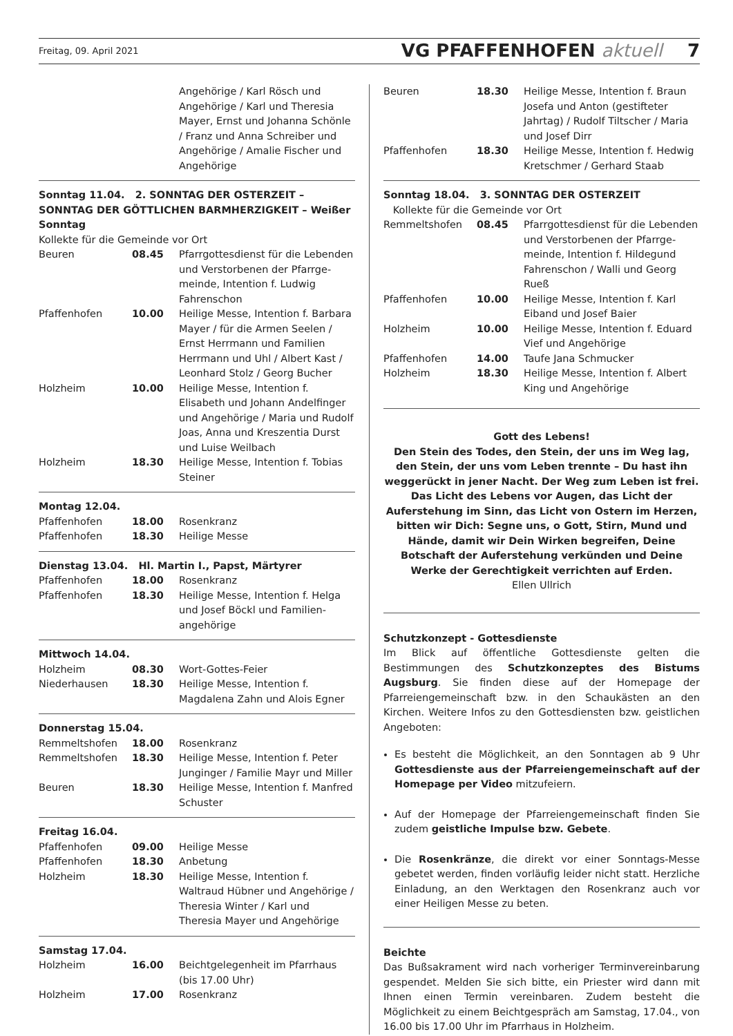Freitag, 09. April 2021 VG PFAFFENHOFEN aktuell 7
| | | Angehörige / Karl Rösch und Angehörige / Karl und Theresia Mayer, Ernst und Johanna Schönle / Franz und Anna Schreiber und Angehörige / Amalie Fischer und Angehörige |
Sonntag 11.04. 2. SONNTAG DER OSTERZEIT – SONNTAG DER GÖTTLICHEN BARMHERZIGKEIT – Weißer Sonntag
Kollekte für die Gemeinde vor Ort
| Beuren | 08.45 | Pfarrgottesdienst für die Lebenden und Verstorbenen der Pfarrge-meinde, Intention f. Ludwig Fahrenschon |
| Pfaffenhofen | 10.00 | Heilige Messe, Intention f. Barbara Mayer / für die Armen Seelen / Ernst Herrmann und Familien Herrmann und Uhl / Albert Kast / Leonhard Stolz / Georg Bucher |
| Holzheim | 10.00 | Heilige Messe, Intention f. Elisabeth und Johann Andelfinger und Angehörige / Maria und Rudolf Joas, Anna und Kreszentia Durst und Luise Weilbach |
| Holzheim | 18.30 | Heilige Messe, Intention f. Tobias Steiner |
Montag 12.04.
| Pfaffenhofen | 18.00 | Rosenkranz |
| Pfaffenhofen | 18.30 | Heilige Messe |
Dienstag 13.04. Hl. Martin I., Papst, Märtyrer
| Pfaffenhofen | 18.00 | Rosenkranz |
| Pfaffenhofen | 18.30 | Heilige Messe, Intention f. Helga und Josef Böckl und Familien-angehörige |
Mittwoch 14.04.
| Holzheim | 08.30 | Wort-Gottes-Feier |
| Niederhausen | 18.30 | Heilige Messe, Intention f. Magdalena Zahn und Alois Egner |
Donnerstag 15.04.
| Remmeltshofen | 18.00 | Rosenkranz |
| Remmeltshofen | 18.30 | Heilige Messe, Intention f. Peter Junginger / Familie Mayr und Miller |
| Beuren | 18.30 | Heilige Messe, Intention f. Manfred Schuster |
Freitag 16.04.
| Pfaffenhofen | 09.00 | Heilige Messe |
| Pfaffenhofen | 18.30 | Anbetung |
| Holzheim | 18.30 | Heilige Messe, Intention f. Waltraud Hübner und Angehörige / Theresia Winter / Karl und Theresia Mayer und Angehörige |
Samstag 17.04.
| Holzheim | 16.00 | Beichtgelegenheit im Pfarrhaus (bis 17.00 Uhr) |
| Holzheim | 17.00 | Rosenkranz |
| Beuren | 18.30 | Heilige Messe, Intention f. Braun Josefa und Anton (gestifteter Jahrtag) / Rudolf Tiltscher / Maria und Josef Dirr |
| Pfaffenhofen | 18.30 | Heilige Messe, Intention f. Hedwig Kretschmer / Gerhard Staab |
Sonntag 18.04. 3. SONNTAG DER OSTERZEIT
Kollekte für die Gemeinde vor Ort
| Remmeltshofen | 08.45 | Pfarrgottesdienst für die Lebenden und Verstorbenen der Pfarrge-meinde, Intention f. Hildegund Fahrenschon / Walli und Georg Rueß |
| Pfaffenhofen | 10.00 | Heilige Messe, Intention f. Karl Eiband und Josef Baier |
| Holzheim | 10.00 | Heilige Messe, Intention f. Eduard Vief und Angehörige |
| Pfaffenhofen | 14.00 | Taufe Jana Schmucker |
| Holzheim | 18.30 | Heilige Messe, Intention f. Albert King und Angehörige |
Gott des Lebens!
Den Stein des Todes, den Stein, der uns im Weg lag, den Stein, der uns vom Leben trennte – Du hast ihn weggerückt in jener Nacht. Der Weg zum Leben ist frei. Das Licht des Lebens vor Augen, das Licht der Auferstehung im Sinn, das Licht von Ostern im Herzen, bitten wir Dich: Segne uns, o Gott, Stirn, Mund und Hände, damit wir Dein Wirken begreifen, Deine Botschaft der Auferstehung verkünden und Deine Werke der Gerechtigkeit verrichten auf Erden.
Ellen Ullrich
Schutzkonzept - Gottesdienste
Im Blick auf öffentliche Gottesdienste gelten die Bestimmungen des Schutzkonzeptes des Bistums Augsburg. Sie finden diese auf der Homepage der Pfarreiengemeinschaft bzw. in den Schaukästen an den Kirchen. Weitere Infos zu den Gottesdiensten bzw. geistlichen Angeboten:
Es besteht die Möglichkeit, an den Sonntagen ab 9 Uhr Gottesdienste aus der Pfarreiengemeinschaft auf der Homepage per Video mitzufeiern.
Auf der Homepage der Pfarreiengemeinschaft finden Sie zudem geistliche Impulse bzw. Gebete.
Die Rosenkränze, die direkt vor einer Sonntags-Messe gebetet werden, finden vorläufig leider nicht statt. Herzliche Einladung, an den Werktagen den Rosenkranz auch vor einer Heiligen Messe zu beten.
Beichte
Das Bußsakrament wird nach vorheriger Terminvereinbarung gespendet. Melden Sie sich bitte, ein Priester wird dann mit Ihnen einen Termin vereinbaren. Zudem besteht die Möglichkeit zu einem Beichtgespräch am Samstag, 17.04., von 16.00 bis 17.00 Uhr im Pfarrhaus in Holzheim.